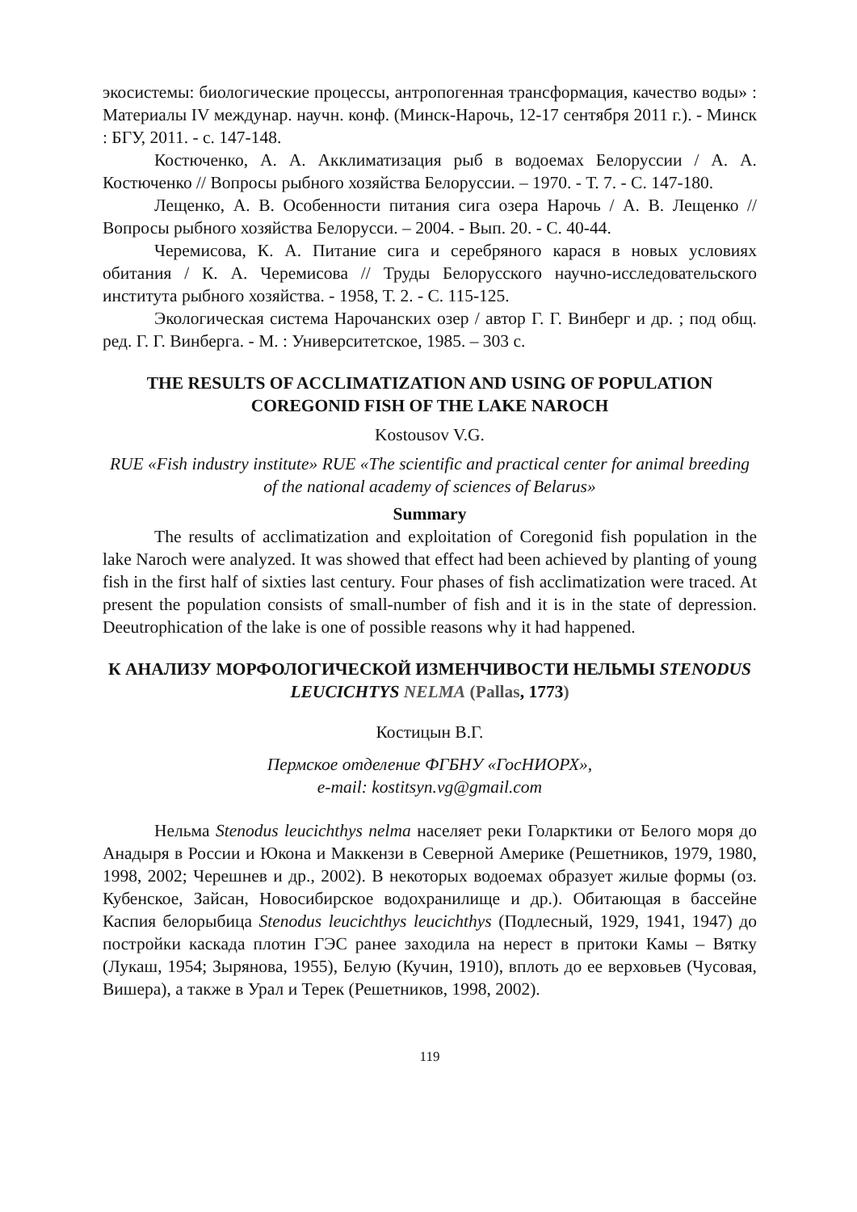экосистемы: биологические процессы, антропогенная трансформация, качество воды» : Материалы IV междунар. научн. конф. (Минск-Нарочь, 12-17 сентября 2011 г.). - Минск : БГУ, 2011. - с. 147-148.
Костюченко, А. А. Акклиматизация рыб в водоемах Белоруссии / А. А. Костюченко // Вопросы рыбного хозяйства Белоруссии. – 1970. - Т. 7. - С. 147-180.
Лещенко, А. В. Особенности питания сига озера Нарочь / А. В. Лещенко // Вопросы рыбного хозяйства Белорусси. – 2004. - Вып. 20. - С. 40-44.
Черемисова, К. А. Питание сига и серебряного карася в новых условиях обитания / К. А. Черемисова // Труды Белорусского научно-исследовательского института рыбного хозяйства. - 1958, Т. 2. - С. 115-125.
Экологическая система Нарочанских озер / автор Г. Г. Винберг и др. ; под общ. ред. Г. Г. Винберга. - М. : Университетское, 1985. – 303 с.
THE RESULTS OF ACCLIMATIZATION AND USING OF POPULATION COREGONID FISH OF THE LAKE NAROCH
Kostousov V.G.
RUE «Fish industry institute» RUE «The scientific and practical center for animal breeding of the national academy of sciences of Belarus»
Summary
The results of acclimatization and exploitation of Coregonid fish population in the lake Naroch were analyzed. It was showed that effect had been achieved by planting of young fish in the first half of sixties last century. Four phases of fish acclimatization were traced. At present the population consists of small-number of fish and it is in the state of depression. Deeutrophication of the lake is one of possible reasons why it had happened.
К АНАЛИЗУ МОРФОЛОГИЧЕСКОЙ ИЗМЕНЧИВОСТИ НЕЛЬМЫ STENODUS LEUCICHTYS NELMA (Pallas, 1773)
Костицын В.Г.
Пермское отделение ФГБНУ «ГосНИОРХ»,
e-mail: kostitsyn.vg@gmail.com
Нельма Stenodus leucichthys nelma населяет реки Голарктики от Белого моря до Анадыря в России и Юкона и Маккензи в Северной Америке (Решетников, 1979, 1980, 1998, 2002; Черешнев и др., 2002). В некоторых водоемах образует жилые формы (оз. Кубенское, Зайсан, Новосибирское водохранилище и др.). Обитающая в бассейне Каспия белорыбица Stenodus leucichthys leucichthys (Подлесный, 1929, 1941, 1947) до постройки каскада плотин ГЭС ранее заходила на нерест в притоки Камы – Вятку (Лукаш, 1954; Зырянова, 1955), Белую (Кучин, 1910), вплоть до ее верховьев (Чусовая, Вишера), а также в Урал и Терек (Решетников, 1998, 2002).
119